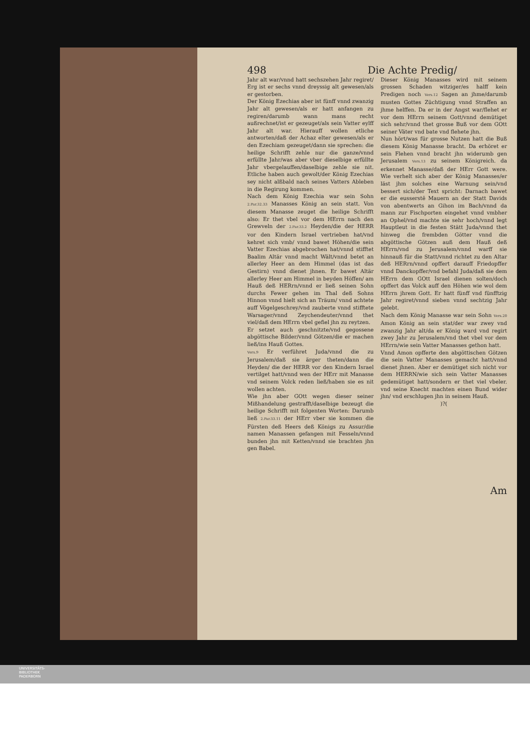498 Die Achte Predig/
Jahr alt war/vnnd hatt sechszehen Jahr regiret/ Erg ist er sechs vnnd dreyssig alt gewesen/als er gestorben.
Der König Ezechias aber ist fünff vnnd zwanzig Jahr alt gewesen/als er hatt anfangen zu regiren/darumb wann mans recht außrechnet/ist er gezeuget/als sein Vatter eylff Jahr alt war. Hierauff wollen etliche antworten/daß der Achaz elter gewesen/als er den Ezechiam gezeuget/dann sie sprechen: die heilige Schrifft zehle nur die ganze/vnnd erfüllte Jahr/was aber vber dieselbige erfüllte Jahr vbergelauffen/daselbige zehle sie nit. Etliche haben auch gewolt/der König Ezechias sey nicht alßbald nach seines Vatters Ableben in die Regirung kommen.
Nach dem König Ezechia war sein Sohn 2.Par.32.33 Manasses König an sein statt. Von diesem Manasse zeuget die heilige Schrifft also: Er thet vbel vor dem HErrn nach den Grewveln der 2.Par.33.2 Heyden/die der HERR vor den Kindern Israel vertrieben hat/vnd kehret sich vmb/ vnnd bawet Höhen/die sein Vatter Ezechias abgebrochen hat/vnnd stifftet Baalim Altär vnnd macht Wält/vnnd betet an allerley Heer an dem Himmel (das ist das Gestirn) vnnd dienet jhnen. Er bawet Altär allerley Heer am Himmel in beyden Höffen/ am Hauß deß HERrn/vnnd er ließ seinen Sohn durchs Fewer gehen im Thal deß Sohns Hinnon vnnd hielt sich an Träum/ vnnd achtete auff Vögelgeschrey/vnd zauberte vnnd stifftete Warsager/vnnd Zeychendeuter/vnnd thet viel/daß dem HErrn vbel gefiel jhn zu reytzen.
Er setzet auch geschnitzte/vnd gegossene abgöttische Bilder/vnnd Götzen/die er machen ließ/ins Hauß Gottes.
Vers.9 Er verführet Juda/vnnd die zu Jerusalem/daß sie ärger theten/dann die Heyden/ die der HERR vor den Kindern Israel vertilget hatt/vnnd wen der HErr mit Manasse vnd seinem Volck reden ließ/haben sie es nit wollen achten.
Wie jhn aber GOtt wegen dieser seiner Mißhandelung gestrafft/daselbige bezeugt die heilige Schrifft mit folgenten Worten: Darumb ließ 2.Par.33.11 der HErr vber sie kommen die Fürsten deß Heers deß Königs zu Assur/die namen Manassen gefangen mit Fesseln/vnnd bunden jhn mit Ketten/vnnd sie brachten jhn gen Babel.
Dieser König Manasses wird mit seinem grossen Schaden witziger/es halff kein Predigen noch Vers.12 Sagen an jhme/darumb musten Gottes Züchtigung vnnd Straffen an jhme helffen. Da er in der Angst war/flehet er vor dem HErrn seinem Gott/vnnd demütiget sich sehr/vnnd thet grosse Buß vor dem GOtt seiner Väter vnd bate vnd flehete jhn.
Nun hört/was für grosse Nutzen hatt die Buß diesem König Manasse bracht. Da erhöret er sein Flehen vnnd bracht jhn widerumb gen Jerusalem Vers.13 zu seinem Königreich. da erkennet Manasse/daß der HErr Gott were. Wie verhelt sich aber der König Manasses/er läst jhm solches eine Warnung sein/vnd bessert sich/der Text spricht: Darnach bawet er die eusserstē Mauern an der Statt Davids von abentwerts an Gihon im Bach/vnnd da mann zur Fischporten eingehet vnnd vmbher an Ophel/vnd machte sie sehr hoch/vnnd legt Hauptleut in die festen Stätt Juda/vnnd thet hinweg die frembden Götter vnnd die abgöttische Götzen auß dem Hauß deß HErrn/vnd zu Jerusalem/vnnd warff sie hinnauß für die Statt/vnnd richtet zu den Altar deß HERrn/vnnd opffert darauff Friedopffer vnnd Danckopffer/vnd befahl Juda/daß sie dem HErrn dem GOtt Israel dienen solten/doch opffert das Volck auff den Höhen wie wol dem HErrn jhrem Gott. Er hatt fünff vnd fünfftzig Jahr regiret/vnnd sieben vnnd sechtzig Jahr gelebt.
Nach dem König Manasse war sein Sohn Vers.20 Amon König an sein stat/der war zwey vnd zwanzig Jahr alt/da er König ward vnd regirt zwey Jahr zu Jerusalem/vnd thet vbel vor dem HErrn/wie sein Vatter Manasses gethon hatt.
Vnnd Amon opfferte den abgöttischen Götzen die sein Vatter Manasses gemacht hatt/vnnd dienet jhnen. Aber er demütiget sich nicht vor dem HERRN/wie sich sein Vatter Manasses gedemütiget hatt/sondern er thet viel vbeler. vnd seine Knecht machten einen Bund wider jhn/ vnd erschlugen jhn in seinem Hauß.
)?(
Am
UNIVERSITÄTS-
BIBLIOTHEK
PADERBORN